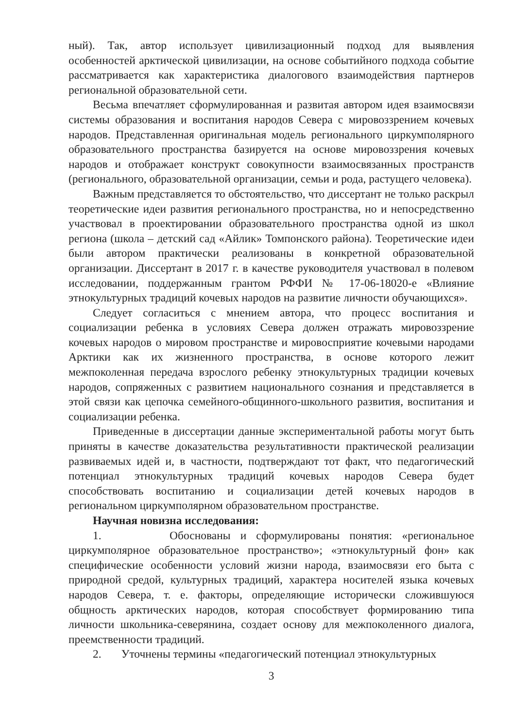ный). Так, автор использует цивилизационный подход для выявления особенностей арктической цивилизации, на основе событийного подхода событие рассматривается как характеристика диалогового взаимодействия партнеров региональной образовательной сети.
Весьма впечатляет сформулированная и развитая автором идея взаимосвязи системы образования и воспитания народов Севера с мировоззрением кочевых народов. Представленная оригинальная модель регионального циркумполярного образовательного пространства базируется на основе мировоззрения кочевых народов и отображает конструкт совокупности взаимосвязанных пространств (регионального, образовательной организации, семьи и рода, растущего человека).
Важным представляется то обстоятельство, что диссертант не только раскрыл теоретические идеи развития регионального пространства, но и непосредственно участвовал в проектировании образовательного пространства одной из школ региона (школа – детский сад «Айлик» Томпонского района). Теоретические идеи были автором практически реализованы в конкретной образовательной организации. Диссертант в 2017 г. в качестве руководителя участвовал в полевом исследовании, поддержанным грантом РФФИ № 17-06-18020-е «Влияние этнокультурных традиций кочевых народов на развитие личности обучающихся».
Следует согласиться с мнением автора, что процесс воспитания и социализации ребенка в условиях Севера должен отражать мировоззрение кочевых народов о мировом пространстве и мировосприятие кочевыми народами Арктики как их жизненного пространства, в основе которого лежит межпоколенная передача взрослого ребенку этнокультурных традиции кочевых народов, сопряженных с развитием национального сознания и представляется в этой связи как цепочка семейного-общинного-школьного развития, воспитания и социализации ребенка.
Приведенные в диссертации данные экспериментальной работы могут быть приняты в качестве доказательства результативности практической реализации развиваемых идей и, в частности, подтверждают тот факт, что педагогический потенциал этнокультурных традиций кочевых народов Севера будет способствовать воспитанию и социализации детей кочевых народов в региональном циркумполярном образовательном пространстве.
Научная новизна исследования:
1. Обоснованы и сформулированы понятия: «региональное циркумполярное образовательное пространство»; «этнокультурный фон» как специфические особенности условий жизни народа, взаимосвязи его быта с природной средой, культурных традиций, характера носителей языка кочевых народов Севера, т. е. факторы, определяющие исторически сложившуюся общность арктических народов, которая способствует формированию типа личности школьника-северянина, создает основу для межпоколенного диалога, преемственности традиций.
2. Уточнены термины «педагогический потенциал этнокультурных
3